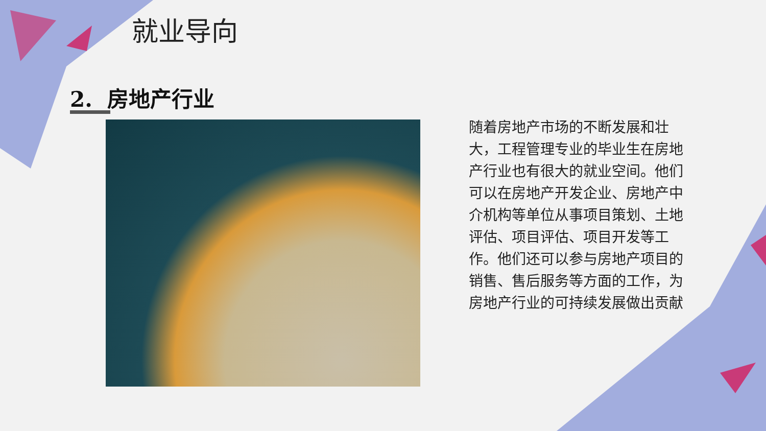就业导向
2. 房地产行业
随着房地产市场的不断发展和壮大，工程管理专业的毕业生在房地产行业也有很大的就业空间。他们可以在房地产开发企业、房地产中介机构等单位从事项目策划、土地评估、项目评估、项目开发等工作。他们还可以参与房地产项目的销售、售后服务等方面的工作，为房地产行业的可持续发展做出贡献